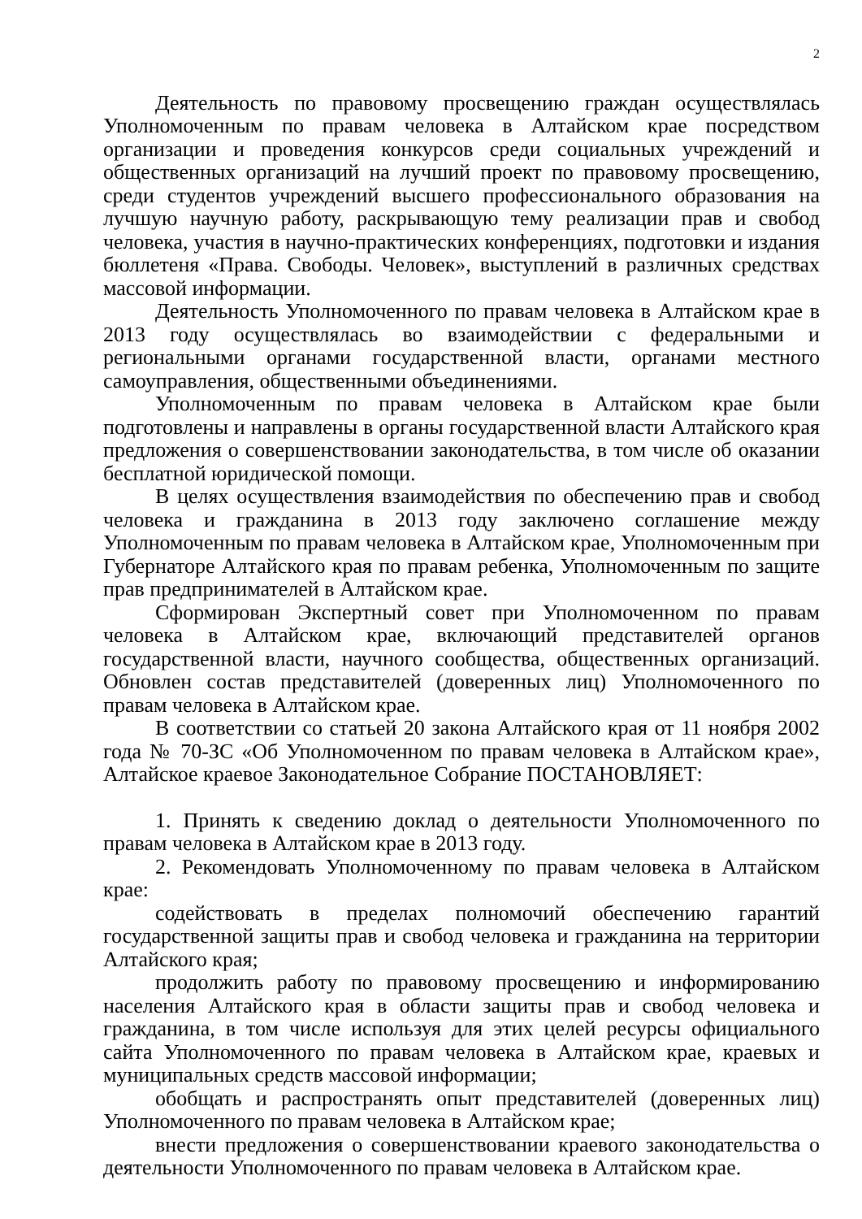2
Деятельность по правовому просвещению граждан осуществлялась Уполномоченным по правам человека в Алтайском крае посредством организации и проведения конкурсов среди социальных учреждений и общественных организаций на лучший проект по правовому просвещению, среди студентов учреждений высшего профессионального образования на лучшую научную работу, раскрывающую тему реализации прав и свобод человека, участия в научно-практических конференциях, подготовки и издания бюллетеня «Права. Свободы. Человек», выступлений в различных средствах массовой информации.
Деятельность Уполномоченного по правам человека в Алтайском крае в 2013 году осуществлялась во взаимодействии с федеральными и региональными органами государственной власти, органами местного самоуправления, общественными объединениями.
Уполномоченным по правам человека в Алтайском крае были подготовлены и направлены в органы государственной власти Алтайского края предложения о совершенствовании законодательства, в том числе об оказании бесплатной юридической помощи.
В целях осуществления взаимодействия по обеспечению прав и свобод человека и гражданина в 2013 году заключено соглашение между Уполномоченным по правам человека в Алтайском крае, Уполномоченным при Губернаторе Алтайского края по правам ребенка, Уполномоченным по защите прав предпринимателей в Алтайском крае.
Сформирован Экспертный совет при Уполномоченном по правам человека в Алтайском крае, включающий представителей органов государственной власти, научного сообщества, общественных организаций. Обновлен состав представителей (доверенных лиц) Уполномоченного по правам человека в Алтайском крае.
В соответствии со статьей 20 закона Алтайского края от 11 ноября 2002 года № 70-ЗС «Об Уполномоченном по правам человека в Алтайском крае», Алтайское краевое Законодательное Собрание ПОСТАНОВЛЯЕТ:
1. Принять к сведению доклад о деятельности Уполномоченного по правам человека в Алтайском крае в 2013 году.
2. Рекомендовать Уполномоченному по правам человека в Алтайском крае:
содействовать в пределах полномочий обеспечению гарантий государственной защиты прав и свобод человека и гражданина на территории Алтайского края;
продолжить работу по правовому просвещению и информированию населения Алтайского края в области защиты прав и свобод человека и гражданина, в том числе используя для этих целей ресурсы официального сайта Уполномоченного по правам человека в Алтайском крае, краевых и муниципальных средств массовой информации;
обобщать и распространять опыт представителей (доверенных лиц) Уполномоченного по правам человека в Алтайском крае;
внести предложения о совершенствовании краевого законодательства о деятельности Уполномоченного по правам человека в Алтайском крае.